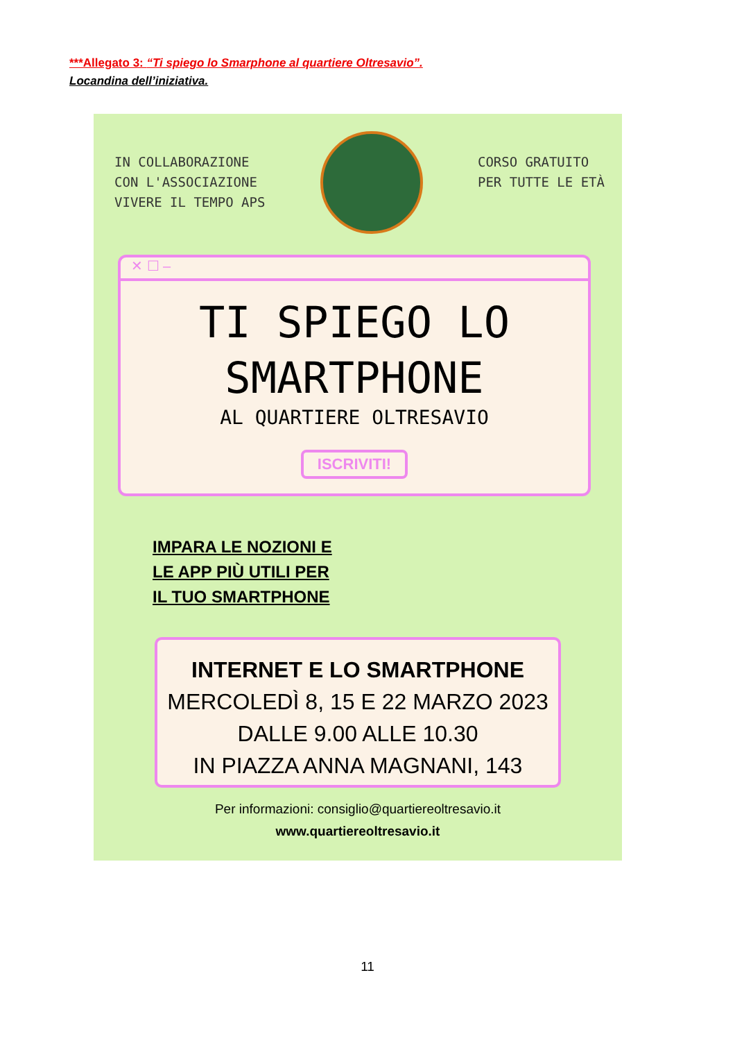***Allegato 3: “Ti spiego lo Smarphone al quartiere Oltresavio”.
Locandina dell’iniziativa.
IN COLLABORAZIONE
CON L'ASSOCIAZIONE
VIVERE IL TEMPO APS
CORSO GRATUITO
PER TUTTE LE ETÀ
✕ ☐ –
TI SPIEGO LO
SMARTPHONE
AL QUARTIERE OLTRESAVIO
ISCRIVITI!
IMPARA LE NOZIONI E
LE APP PIÙ UTILI PER
IL TUO SMARTPHONE
INTERNET E LO SMARTPHONE
MERCOLEDÌ 8, 15 E 22 MARZO 2023
DALLE 9.00 ALLE 10.30
IN PIAZZA ANNA MAGNANI, 143
Per informazioni: consiglio@quartiereoltresavio.it
www.quartiereoltresavio.it
11